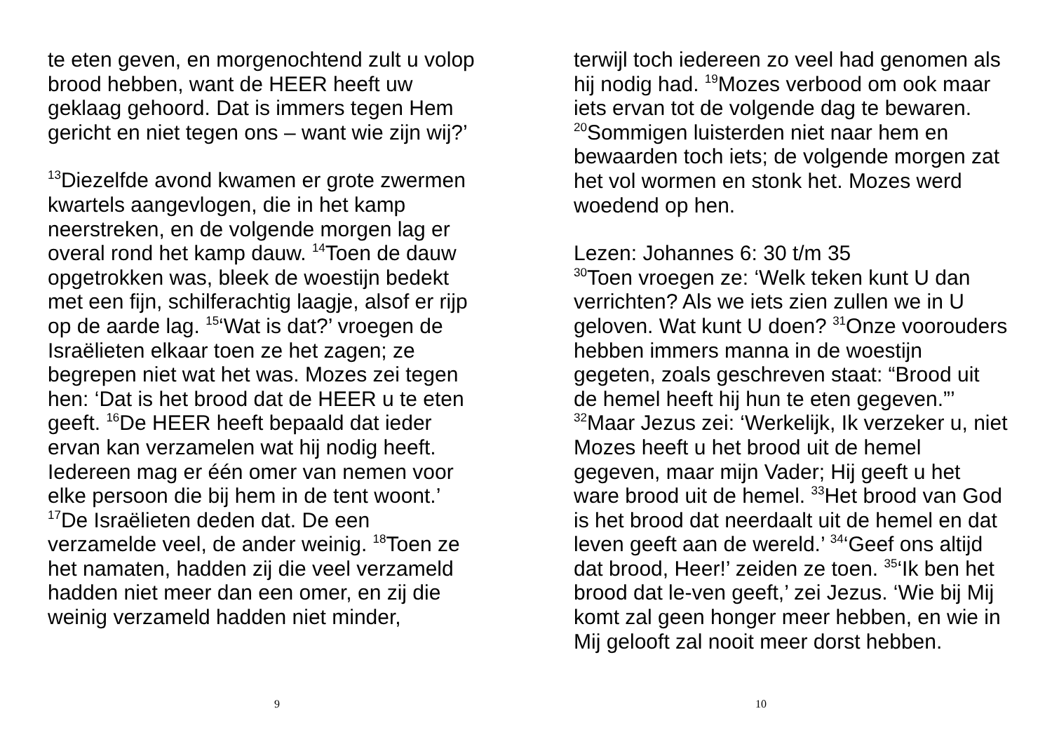te eten geven, en morgenochtend zult u volop brood hebben, want de HEER heeft uw geklaag gehoord. Dat is immers tegen Hem gericht en niet tegen ons – want wie zijn wij?’
<sup>13</sup> Diezelfde avond kwamen er grote zwermen kwartels aangevlogen, die in het kamp neerstreken, en de volgende morgen lag er overal rond het kamp dauw. <sup>14</sup>Toen de dauw opgetrokken was, bleek de woestijn bedekt met een fijn, schilferachtig laagje, alsof er rijp op de aarde lag. <sup>15</sup>‘Wat is dat?’ vroegen de Israëlieten elkaar toen ze het zagen; ze begrepen niet wat het was. Mozes zei tegen hen: ‘Dat is het brood dat de HEER u te eten geeft. <sup>16</sup>De HEER heeft bepaald dat ieder ervan kan verzamelen wat hij nodig heeft. Iedereen mag er één omer van nemen voor elke persoon die bij hem in de tent woont.’ <sup>17</sup>De Israëlieten deden dat. De een verzamelde veel, de ander weinig. <sup>18</sup>Toen ze het namaten, hadden zij die veel verzameld hadden niet meer dan een omer, en zij die weinig verzameld hadden niet minder,
9
terwijl toch iedereen zo veel had genomen als hij nodig had. <sup>19</sup>Mozes verbood om ook maar iets ervan tot de volgende dag te bewaren. <sup>20</sup>Sommigen luisterden niet naar hem en bewaarden toch iets; de volgende morgen zat het vol wormen en stonk het. Mozes werd woedend op hen.
Lezen: Johannes 6: 30 t/m 35
<sup>30</sup> Toen vroegen ze: ‘Welk teken kunt U dan verrichten? Als we iets zien zullen we in U geloven. Wat kunt U doen? <sup>31</sup>Onze voorouders hebben immers manna in de woestijn gegeten, zoals geschreven staat: “Brood uit de hemel heeft hij hun te eten gegeven.”’ <sup>32</sup>Maar Jezus zei: ‘Werkelijk, Ik verzeker u, niet Mozes heeft u het brood uit de hemel gegeven, maar mijn Vader; Hij geeft u het ware brood uit de hemel. <sup>33</sup>Het brood van God is het brood dat neerdaalt uit de hemel en dat leven geeft aan de wereld.’ <sup>34</sup>‘Geef ons altijd dat brood, Heer!’ zeiden ze toen. <sup>35</sup>‘Ik ben het brood dat le-ven geeft,’ zei Jezus. ‘Wie bij Mij komt zal geen honger meer hebben, en wie in Mij gelooft zal nooit meer dorst hebben.
10